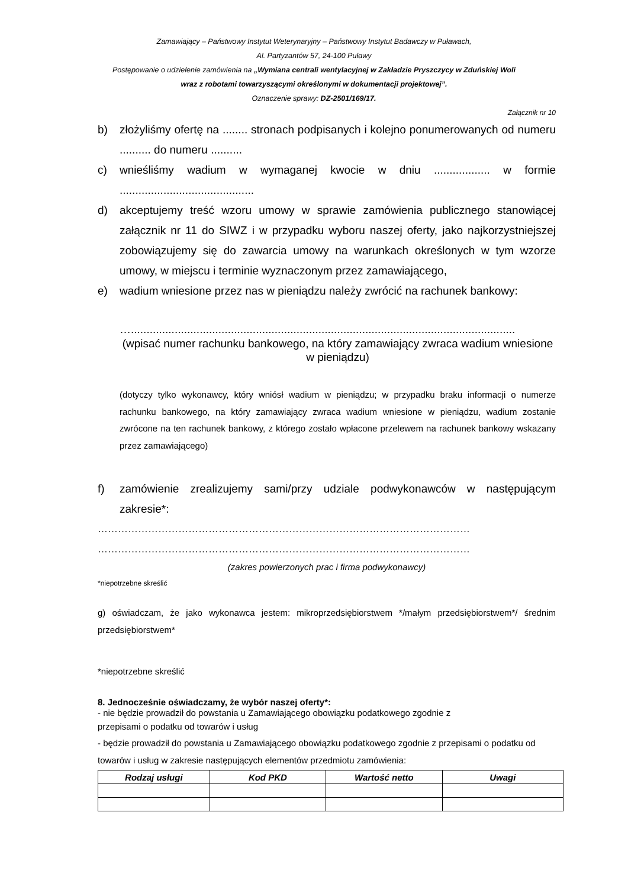Zamawiający – Państwowy Instytut Weterynaryjny – Państwowy Instytut Badawczy w Puławach,
Al. Partyzantów 57, 24-100 Puławy
Postępowanie o udzielenie zamówienia na „Wymiana centrali wentylacyjnej w Zakładzie Pryszczycy w Zduńskiej Woli
wraz z robotami towarzyszącymi określonymi w dokumentacji projektowej”.
Oznaczenie sprawy: DZ-2501/169/17.
Załącznik nr 10
b) złożyliśmy ofertę na ........ stronach podpisanych i kolejno ponumerowanych od numeru .......... do numeru ..........
c) wnieśliśmy wadium w wymaganej kwocie w dniu .................. w formie ...........................................
d) akceptujemy treść wzoru umowy w sprawie zamówienia publicznego stanowiącej załącznik nr 11 do SIWZ i w przypadku wyboru naszej oferty, jako najkorzystniejszej zobowiązujemy się do zawarcia umowy na warunkach określonych w tym wzorze umowy, w miejscu i terminie wyznaczonym przez zamawiającego,
e) wadium wniesione przez nas w pieniądzu należy zwrócić na rachunek bankowy:
…...........................................................................................................................
(wpisać numer rachunku bankowego, na który zamawiający zwraca wadium wniesione w pieniądzu)
(dotyczy tylko wykonawcy, który wniósł wadium w pieniądzu; w przypadku braku informacji o numerze rachunku bankowego, na który zamawiający zwraca wadium wniesione w pieniądzu, wadium zostanie zwrócone na ten rachunek bankowy, z którego zostało wpłacone przelewem na rachunek bankowy wskazany przez zamawiającego)
f) zamówienie zrealizujemy sami/przy udziale podwykonawców w następującym zakresie*:
…………………………………………………………………………………………………
…………………………………………………………………………………………………
(zakres powierzonych prac i firma podwykonawcy)
*niepotrzebne skreślić
g) oświadczam, że jako wykonawca jestem: mikroprzedsiębiorstwem */małym przedsiębiorstwem*/ średnim przedsiębiorstwem*
*niepotrzebne skreślić
8. Jednocześnie oświadczamy, że wybór naszej oferty*:
- nie będzie prowadził do powstania u Zamawiającego obowiązku podatkowego zgodnie z
przepisami o podatku od towarów i usług
- będzie prowadził do powstania u Zamawiającego obowiązku podatkowego zgodnie z przepisami o podatku od towarów i usług w zakresie następujących elementów przedmiotu zamówienia:
| Rodzaj usługi | Kod PKD | Wartość netto | Uwagi |
| --- | --- | --- | --- |